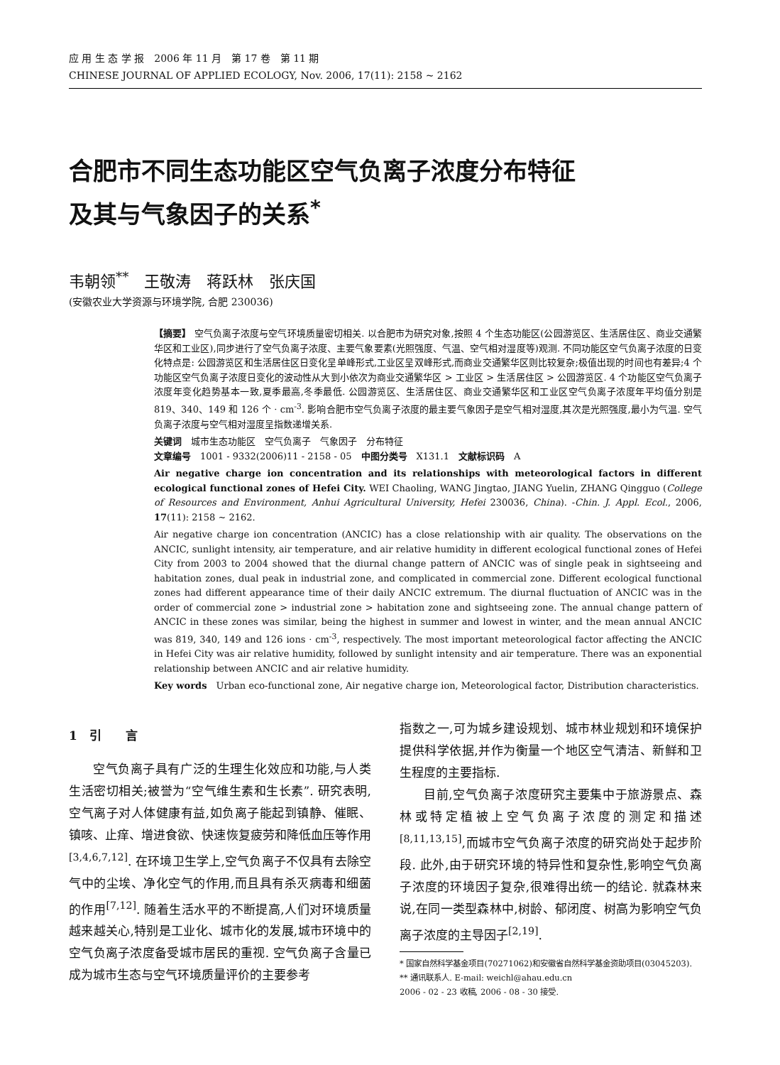应 用 生 态 学 报　2006 年 11 月　第 17 卷　第 11 期
CHINESE JOURNAL OF APPLIED ECOLOGY, Nov. 2006, 17(11): 2158 ~ 2162
合肥市不同生态功能区空气负离子浓度分布特征
及其与气象因子的关系<sup>*</sup>
韦朝领<sup>**</sup>　王敬涛　蒋跃林　张庆国
(安徽农业大学资源与环境学院, 合肥 230036)
【摘要】 空气负离子浓度与空气环境质量密切相关. 以合肥市为研究对象,按照 4 个生态功能区(公园游览区、生活居住区、商业交通繁华区和工业区),同步进行了空气负离子浓度、主要气象要素(光照强度、气温、空气相对湿度等)观测. 不同功能区空气负离子浓度的日变化特点是: 公园游览区和生活居住区日变化呈单峰形式,工业区呈双峰形式,而商业交通繁华区则比较复杂;极值出现的时间也有差异;4 个功能区空气负离子浓度日变化的波动性从大到小依次为商业交通繁华区 > 工业区 > 生活居住区 > 公园游览区. 4 个功能区空气负离子浓度年变化趋势基本一致,夏季最高,冬季最低. 公园游览区、生活居住区、商业交通繁华区和工业区空气负离子浓度年平均值分别是 819、340、149 和 126 个 · cm<sup>-3</sup>. 影响合肥市空气负离子浓度的最主要气象因子是空气相对湿度,其次是光照强度,最小为气温. 空气负离子浓度与空气相对湿度呈指数递增关系.
关键词　城市生态功能区　空气负离子　气象因子　分布特征
文章编号　1001 - 9332(2006)11 - 2158 - 05　中图分类号　X131.1　文献标识码　A
Air negative charge ion concentration and its relationships with meteorological factors in different ecological functional zones of Hefei City. WEI Chaoling, WANG Jingtao, JIANG Yuelin, ZHANG Qingguo (College of Resources and Environment, Anhui Agricultural University, Hefei 230036, China). -Chin. J. Appl. Ecol., 2006, 17(11): 2158 ~ 2162.
Air negative charge ion concentration (ANCIC) has a close relationship with air quality. The observations on the ANCIC, sunlight intensity, air temperature, and air relative humidity in different ecological functional zones of Hefei City from 2003 to 2004 showed that the diurnal change pattern of ANCIC was of single peak in sightseeing and habitation zones, dual peak in industrial zone, and complicated in commercial zone. Different ecological functional zones had different appearance time of their daily ANCIC extremum. The diurnal fluctuation of ANCIC was in the order of commercial zone > industrial zone > habitation zone and sightseeing zone. The annual change pattern of ANCIC in these zones was similar, being the highest in summer and lowest in winter, and the mean annual ANCIC was 819, 340, 149 and 126 ions · cm<sup>-3</sup>, respectively. The most important meteorological factor affecting the ANCIC in Hefei City was air relative humidity, followed by sunlight intensity and air temperature. There was an exponential relationship between ANCIC and air relative humidity.
Key words　Urban eco-functional zone, Air negative charge ion, Meteorological factor, Distribution characteristics.
1　引　　言
空气负离子具有广泛的生理生化效应和功能,与人类生活密切相关;被誉为“空气维生素和生长素”. 研究表明,空气离子对人体健康有益,如负离子能起到镇静、催眠、镇咳、止痒、增进食欲、快速恢复疲劳和降低血压等作用<sup>[3,4,6,7,12]</sup>. 在环境卫生学上,空气负离子不仅具有去除空气中的尘埃、净化空气的作用,而且具有杀灭病毒和细菌的作用<sup>[7,12]</sup>. 随着生活水平的不断提高,人们对环境质量越来越关心,特别是工业化、城市化的发展,城市环境中的空气负离子浓度备受城市居民的重视. 空气负离子含量已成为城市生态与空气环境质量评价的主要参考
指数之一,可为城乡建设规划、城市林业规划和环境保护提供科学依据,并作为衡量一个地区空气清洁、新鲜和卫生程度的主要指标.
目前,空气负离子浓度研究主要集中于旅游景点、森林或特定植被上空气负离子浓度的测定和描述<sup>[8,11,13,15]</sup>,而城市空气负离子浓度的研究尚处于起步阶段. 此外,由于研究环境的特异性和复杂性,影响空气负离子浓度的环境因子复杂,很难得出统一的结论. 就森林来说,在同一类型森林中,树龄、郁闭度、树高为影响空气负离子浓度的主导因子<sup>[2,19]</sup>.
* 国家自然科学基金项目(70271062)和安徽省自然科学基金资助项目(03045203).
** 通讯联系人. E-mail: weichl@ahau.edu.cn
2006 - 02 - 23 收稿, 2006 - 08 - 30 接受.